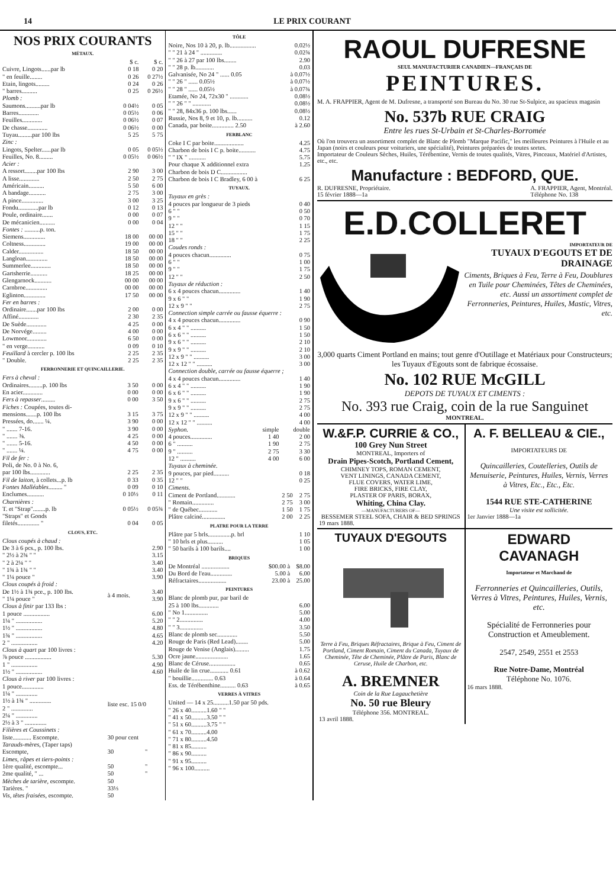14 LE PRIX COURANT
NOS PRIX COURANTS
MÉTAUX.
| | $ c. | $ c. |
| Cuivre, Lingots......par lb | 0 18 | 0 20 |
| " en feuille........ | 0 26 | 0 27½ |
| Etain, lingots......... | 0 24 | 0 26 |
| " barres.......... | 0 25 | 0 26½ |
| Plomb : | | |
| Saumons..........par lb | 0 04½ | 0 05 |
| Barres............. | 0 05½ | 0 06 |
| Feuilles............. | 0 06½ | 0 07 |
| De chasse............. | 0 06½ | 0 00 |
| Tuyau.........par 100 lbs | 5 25 | 5 75 |
| Zinc : | | |
| Lingots, Spelter......par lb | 0 05 | 0 05½ |
| Feuilles, No. 8......... | 0 05½ | 0 06½ |
| Acier : | | |
| A ressort........par 100 lbs | 2 90 | 3 00 |
| A lisse............. | 2 50 | 2 75 |
| Américain.......... | 5 50 | 6 00 |
| A bandage........... | 2 75 | 3 00 |
| A pince.............. | 3 00 | 3 25 |
| Fondu.............par lb | 0 12 | 0 13 |
| Poule, ordinaire....... | 0 00 | 0 07 |
| De mécanicien.......... | 0 00 | 0 04 |
| Fontes : ..........p. ton. | | |
| Siemens.............. | 18 00 | 00 00 |
| Coltness.............. | 19 00 | 00 00 |
| Calder................ | 18 50 | 00 00 |
| Langloan.............. | 18 50 | 00 00 |
| Summerlee............. | 18 50 | 00 00 |
| Gartsherrie........... | 18 25 | 00 00 |
| Glengarnock........... | 00 00 | 00 00 |
| Carnbroe.............. | 00 00 | 00 00 |
| Eglinton.............. | 17 50 | 00 00 |
| Fer en barres : | | |
| Ordinaire.......par 100 lbs | 2 00 | 0 00 |
| Affiné............. | 2 30 | 2 35 |
| De Suède............. | 4 25 | 0 00 |
| De Norvége......... | 4 00 | 0 00 |
| Lowmoor............. | 6 50 | 0 00 |
| " en verge........... | 0 09 | 0 10 |
| Feuillard à cercler p. 100 lbs | 2 25 | 2 35 |
| " Double. | 2 25 | 2 35 |
FERRONNERIE ET QUINCAILLERIE.
| Fers à cheval : | | |
| Ordinaires.........p. 100 lbs | 3 50 | 0 00 |
| En acier............. | 0 00 | 0 00 |
| Fers à repasser ......... | 0 00 | 3 50 |
| Fiches : Coupées, toutes di- | | |
| mensions.......p. 100 lbs | 3 15 | 3 75 |
| Pressées, do....... ¼. | 3 90 | 0 00 |
| " ....... 7-16. | 3 90 | 0 00 |
| " ....... ⅜. | 4 25 | 0 00 |
| " ....... 5-16. | 4 50 | 0 00 |
| " ....... ¼. | 4 75 | 0 00 |
| Fil de fer : | | |
| Poli, de No. 0 à No. 6, | | |
| par 100 lbs............. | 2 25 | 2 35 |
| Fil de laiton , à collets...p. lb | 0 33 | 0 35 |
| Fontes Malléables ......... " | 0 09 | 0 10 |
| Enclumes........... | 0 10½ | 0 11 |
| Charnières : | | |
| T. et "Strap"........p. lb | 0 05½ | 0 05¾ |
| "Straps" et Gonds | | |
| filetés.............. " | 0 04 | 0 05 |
CLOUS, ETC.
| Clous coupés à chaud : | | |
| De 3 à 6 pcs., p. 100 lbs. | | 2.90 |
| " 2½ à 2¾ " " | | 3.15 |
| " 2 à 2¼ " " | | 3.40 |
| " 1¾ à 1¾ " " | | 3.40 |
| " 1¼ pouce " | | 3.90 |
| Clous coupés à froid : | | |
| De 1½ à 1¾ pce., p. 100 lbs. | à 4 mois. | 3.40 |
| " 1¼ pouce " | | 3.90 |
| Clous à finir par 133 lbs : | | |
| 1 pouce ................. | | 6.00 |
| 1¼ " ................. | | 5.20 |
| 1½ " ................. | | 4.80 |
| 1¾ " ................. | | 4.65 |
| 2 " ................. | | 4.20 |
| Clous à quart par 100 livres : | | |
| ⅞ pouce ................. | | 5.30 |
| 1 " ................. | | 4.90 |
| 1½ " ................. | | 4.60 |
| Clous à river par 100 livres : | | |
| 1 pouce.............. | liste esc. 15 0/0 | |
| 1¼ " .............. | | |
| 1½ à 1¾ " .............. | | |
| 2 " .............. | | |
| 2¼ " .............. | | |
| 2½ à 3 " .............. | | |
| Filières et Coussinets : | | |
| liste............ Escompte. | 30 pour cent | |
| Tarauds-mères , (Taper taps) | | |
| Escompte, | 30 | " |
| Limes, râpes et tiers-points : | | |
| 1ère qualité, escompte... | 50 | " |
| 2me qualité, " ... | 50 | " |
| Mèches de tarière , escompte. | 50 | |
| Tarières. " | 33⅓ | |
| Vis, têtes fraisées , escompte. | 50 | |
TÔLE
| Noire, Nos 10 à 20, p. lb................. | 0.02½ |
| " " 21 à 24 " .............. | 0.02¾ |
| " " 26 à 27 par 100 lbs........ | 2.90 |
| " " 28 p. lb............ | 0.03 |
| Galvanisée, No 24 " ...... 0.05 | à 0.07½ |
| " " 26 " ...... 0.05½ | à 0.07½ |
| " " 28 " ...... 0.05½ | à 0.07¾ |
| Etamée, No 24, 72x30 " ............ | 0.08½ |
| " " 26 " " ............ | 0.08½ |
| " " 28, 84x36 p. 100 lbs...... | 0.08½ |
| Russie, Nos 8, 9 et 10, p. lb.......... | 0.12 |
| Canada, par boite.............. 2.50 | à 2.60 |
FERBLANC
| Coke I C par boite................... | 4.25 |
| Charbon de bois I C p. boite........... | 4.75 |
| " " IX " ........... | 5.75 |
| Pour chaque X additionnel extra | 1.25 |
| Charbon de bois D C................. | |
| Charbon de bois I C Bradley, 6 00 à | 6 25 |
TUYAUX.
| Tuyaux en grès : | |
| 4 pouces par longueur de 3 pieds | 0 40 |
| 6 " " | 0 50 |
| 9 " " | 0 70 |
| 12 " " | 1 15 |
| 15 " " | 1 75 |
| 18 " " | 2 25 |
| Coudes ronds : | |
| 4 pouces chacun.............. | 0 75 |
| 6 " " | 1 00 |
| 9 " " | 1 75 |
| 12 " " | 2 50 |
| Tuyaux de réduction : | |
| 6 x 4 pouces chacun.............. | 1 40 |
| 9 x 6 " " | 1 90 |
| 12 x 9 " " | 2 75 |
| Connection simple carrée ou fausse équerre : | |
| 4 x 4 pouces chacun.............. | 0 90 |
| 6 x 4 " " .......... | 1 50 |
| 6 x 6 " " .......... | 1 50 |
| 9 x 6 " " .......... | 2 10 |
| 9 x 9 " " .......... | 2 10 |
| 12 x 9 " " .......... | 3 00 |
| 12 x 12 " " .......... | 3 00 |
| Connection double, carrée ou fausse équerre ; | |
| 4 x 4 pouces chacun.............. | 1 40 |
| 6 x 4 " " .......... | 1 90 |
| 6 x 6 " " .......... | 1 90 |
| 9 x 6 " " .......... | 2 75 |
| 9 x 9 " " .......... | 2 75 |
| 12 x 9 " " .......... | 4 00 |
| 12 x 12 " " .......... | 4 00 |
| Syphon. | simple | double |
| 4 pouces.............. | 1 40 | 2 00 |
| 6 " .......... | 1 90 | 2 75 |
| 9 " .......... | 2 75 | 3 30 |
| 12 " .......... | 4 00 | 6 00 |
| Tuyaux à cheminée. | |
| 9 pouces, par pied.......... | 0 18 |
| 12 " " | 0 25 |
| Ciments. | | |
| Ciment de Portland............ | 2 50 | 2 75 |
| " Romain.............. | 2 75 | 3 00 |
| " de Québec............ | 1 50 | 1 75 |
| Plâtre calciné............... | 2 00 | 2 25 |
PLATRE POUR LA TERRE
| Plâtre par 5 brls...............p. brl | 1 10 |
| " 10 brls et plus.......... | 1 05 |
| " 50 barils à 100 barils.... | 1 00 |
BRIQUES
| De Montréal .................. | $00.00 à | $8.00 |
| Du Bord de l'eau.............. | 5.00 à | 6.00 |
| Réfractaires.................. | 23.00 à | 25.00 |
PEINTURES
| Blanc de plomb pur, par baril de | |
| 25 à 100 lbs............. | 6.00 |
| " No 1............... | 5.00 |
| " " 2............... | 4.00 |
| " " 3............... | 3.50 |
| Blanc de plomb sec............. | 5.50 |
| Rouge de Paris (Red Lead)........ | 5.00 |
| Rouge de Venise (Anglais)......... | 1.75 |
| Ocre jaune..................... | 1.65 |
| Blanc de Céruse................. | 0.65 |
| Huile de lin crue............ 0.61 | à 0.62 |
| " bouillie.............. 0.63 | à 0.64 |
| Ess. de Térébenthine.......... 0.63 | à 0.65 |
VERRES À VITRES
| United — 14 x 25..........1.50 par 50 pds. |
| " 26 x 40..........1.60 " " |
| " 41 x 50..........3.50 " " |
| " 51 x 60..........3.75 " " |
| " 61 x 70..........4.00 |
| " 71 x 80..........4.50 |
| " 81 x 85.......... |
| " 86 x 90.......... |
| " 91 x 95.......... |
| " 96 x 100.......... |
RAOUL DUFRESNE
SEUL MANUFACTURIER CANADIEN—FRANÇAIS DE
PEINTURES.
M. A. FRAPPIER, Agent de M. Dufresne, a transporté son Bureau du No. 30 rue St-Sulpice, au spacieux magasin
No. 537b RUE CRAIG
Entre les rues St-Urbain et St-Charles-Borromée
Où l'on trouvera un assortiment complet de Blanc de Plomb "Marque Pacific," les meilleures Peintures à l'Huile et au Japan (noirs et couleurs pour voituriers, une spécialité), Peintures préparées de toutes sortes.
Importateur de Couleurs Sèches, Huiles, Térébentine, Vernis de toutes qualités, Vitres, Pinceaux, Matériel d'Artistes, etc., etc.
Manufacture : BEDFORD, QUE.
R. DUFRESNE, Propriétaire.
15 février 1888—1a A. FRAPPIER, Agent, Montréal.
Téléphone No. 138
E.D.COLLERET
IMPORTATEUR DE
TUYAUX D'EGOUTS ET DE DRAINAGE
Ciments, Briques à Feu, Terre à Feu, Doublures en Tuile pour Cheminées, Têtes de Cheminées, etc. Aussi un assortiment complet de Ferronneries, Peintures, Huiles, Mastic, Vitres, etc.
3,000 quarts Ciment Portland en mains; tout genre d'Outillage et Matériaux pour Constructeurs; les Tuyaux d'Egouts sont de fabrique écossaise.
No. 102 RUE McGILL
DEPOTS DE TUYAUX ET CIMENTS :
No. 393 rue Craig, coin de la rue Sanguinet
MONTREAL.
W.&F.P. CURRIE & CO.,
100 Grey Nun Street
MONTREAL, Importers of
Drain Pipes-Scotch, Portland Cement,
CHIMNEY TOPS, ROMAN CEMENT,
VENT LININGS, CANADA CEMENT,
FLUE COVERS, WATER LIME,
FIRE BRICKS, FIRE CLAY,
PLASTER OF PARIS, BORAX,
Whiting, China Clay.
—MANUFACTURERS OF—
BESSEMER STEEL SOFA, CHAIR & BED SPRINGS
19 mars 1888.
A. F. BELLEAU & CIE.,
IMPORTATEURS DE
Quincailleries, Coutelleries, Outils de Menuiserie, Peintures, Huiles, Vernis, Verres à Vitres, Etc., Etc., Etc.
1544 RUE STE-CATHERINE
Une visite est sollicitée.
1er Janvier 1888—1a
TUYAUX D'EGOUTS
Terre à Feu, Briques Réfractaires, Brique à Feu, Ciment de Portland, Ciment Romain, Ciment du Canada, Tuyaux de Cheminée, Tête de Cheminée, Plâtre de Paris, Blanc de Ceruse, Huile de Charbon, etc.
A. BREMNER
Coin de la Rue Lagauchetière
No. 50 rue Bleury
Téléphone 356. MONTREAL.
13 avril 1888.
EDWARD CAVANAGH
Importateur et Marchand de
Ferronneries et Quincailleries, Outils, Verres à Vitres, Peintures, Huiles, Vernis, etc.
Spécialité de Ferronneries pour Construction et Ameublement.
2547, 2549, 2551 et 2553
Rue Notre-Dame, Montréal
Téléphone No. 1076.
16 mars 1888.